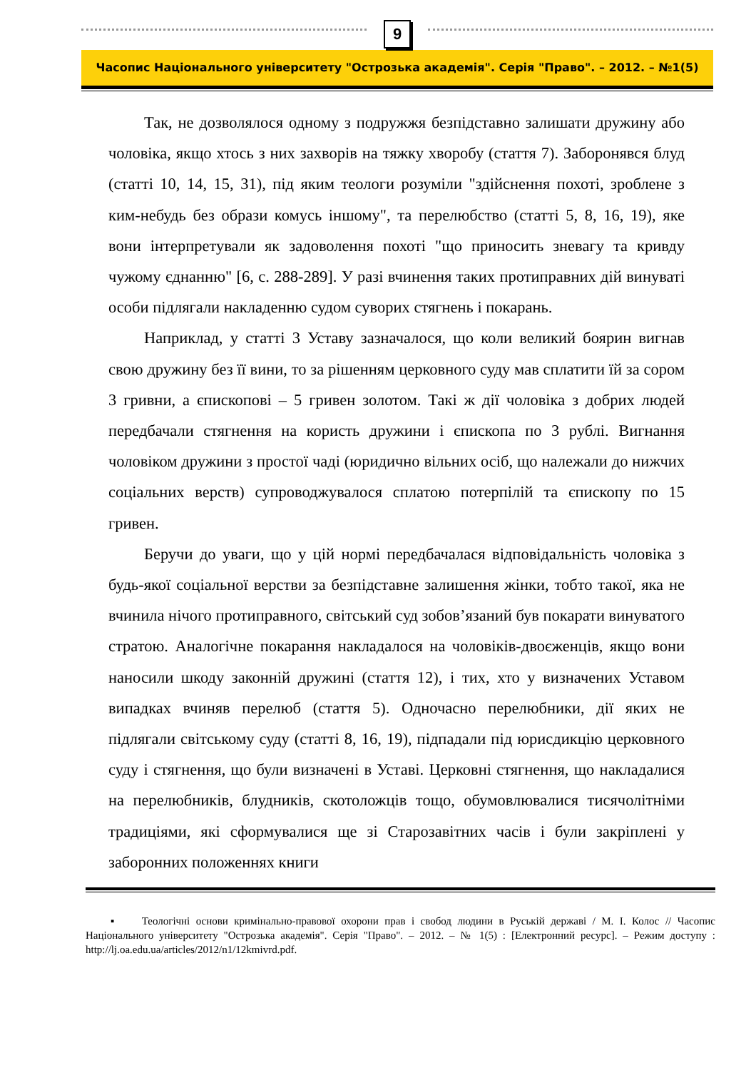9
Часопис Національного університету "Острозька академія". Серія "Право". – 2012. – №1(5)
Так, не дозволялося одному з подружжя безпідставно залишати дружину або чоловіка, якщо хтось з них захворів на тяжку хворобу (стаття 7). Заборонявся блуд (статті 10, 14, 15, 31), під яким теологи розуміли "здійснення похоті, зроблене з ким-небудь без образи комусь іншому", та перелюбство (статті 5, 8, 16, 19), яке вони інтерпретували як задоволення похоті "що приносить зневагу та кривду чужому єднанню" [6, с. 288-289]. У разі вчинення таких протиправних дій винуваті особи підлягали накладенню судом суворих стягнень і покарань.
Наприклад, у статті 3 Уставу зазначалося, що коли великий боярин вигнав свою дружину без її вини, то за рішенням церковного суду мав сплатити їй за сором 3 гривни, а єпископові – 5 гривен золотом. Такі ж дії чоловіка з добрих людей передбачали стягнення на користь дружини і єпископа по 3 рублі. Вигнання чоловіком дружини з простої чаді (юридично вільних осіб, що належали до нижчих соціальних верств) супроводжувалося сплатою потерпілій та єпископу по 15 гривен.
Беручи до уваги, що у цій нормі передбачалася відповідальність чоловіка з будь-якої соціальної верстви за безпідставне залишення жінки, тобто такої, яка не вчинила нічого протиправного, світський суд зобов’язаний був покарати винуватого стратою. Аналогічне покарання накладалося на чоловіків-двоєженців, якщо вони наносили шкоду законній дружині (стаття 12), і тих, хто у визначених Уставом випадках вчиняв перелюб (стаття 5). Одночасно перелюбники, дії яких не підлягали світському суду (статті 8, 16, 19), підпадали під юрисдикцію церковного суду і стягнення, що були визначені в Уставі. Церковні стягнення, що накладалися на перелюбників, блудників, скотоложців тощо, обумовлювалися тисячолітніми традиціями, які сформувалися ще зі Старозавітних часів і були закріплені у заборонних положеннях книги
▪ Теологічні основи кримінально-правової охорони прав і свобод людини в Руській державі / М. І. Колос // Часопис Національного університету "Острозька академія". Серія "Право". – 2012. – № 1(5) : [Електронний ресурс]. – Режим доступу : http://lj.oa.edu.ua/articles/2012/n1/12kmivrd.pdf.